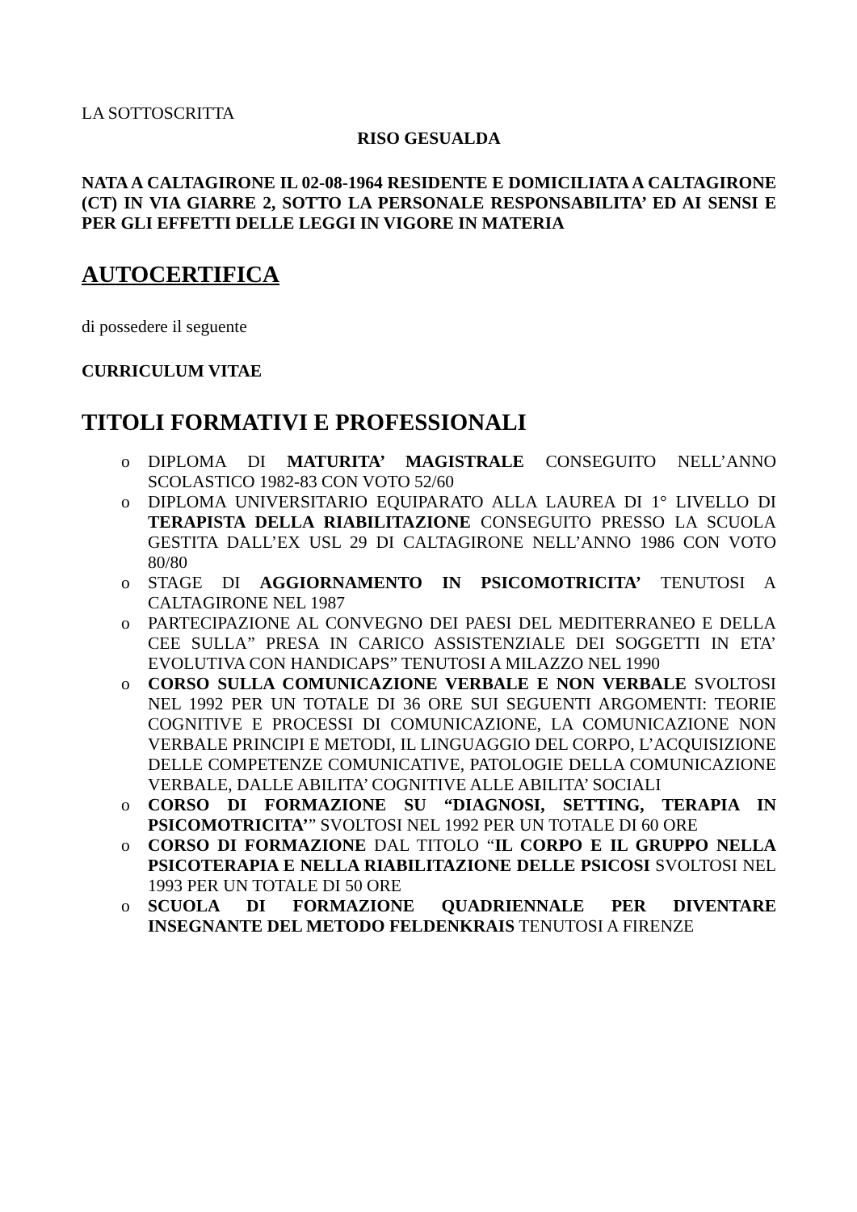LA SOTTOSCRITTA
RISO GESUALDA
NATA A CALTAGIRONE IL 02-08-1964 RESIDENTE E DOMICILIATA A CALTAGIRONE (CT) IN VIA GIARRE 2, SOTTO LA PERSONALE RESPONSABILITA’ ED AI SENSI E PER GLI EFFETTI DELLE LEGGI IN VIGORE IN MATERIA
AUTOCERTIFICA
di possedere il seguente
CURRICULUM VITAE
TITOLI FORMATIVI E PROFESSIONALI
o DIPLOMA DI MATURITA’ MAGISTRALE CONSEGUITO NELL’ANNO SCOLASTICO 1982-83 CON VOTO 52/60
o DIPLOMA UNIVERSITARIO EQUIPARATO ALLA LAUREA DI 1° LIVELLO DI TERAPISTA DELLA RIABILITAZIONE CONSEGUITO PRESSO LA SCUOLA GESTITA DALL’EX USL 29 DI CALTAGIRONE NELL’ANNO 1986 CON VOTO 80/80
o STAGE DI AGGIORNAMENTO IN PSICOMOTRICITA’ TENUTOSI A CALTAGIRONE NEL 1987
o PARTECIPAZIONE AL CONVEGNO DEI PAESI DEL MEDITERRANEO E DELLA CEE SULLA” PRESA IN CARICO ASSISTENZIALE DEI SOGGETTI IN ETA’ EVOLUTIVA CON HANDICAPS” TENUTOSI A MILAZZO NEL 1990
o CORSO SULLA COMUNICAZIONE VERBALE E NON VERBALE SVOLTOSI NEL 1992 PER UN TOTALE DI 36 ORE SUI SEGUENTI ARGOMENTI: TEORIE COGNITIVE E PROCESSI DI COMUNICAZIONE, LA COMUNICAZIONE NON VERBALE PRINCIPI E METODI, IL LINGUAGGIO DEL CORPO, L’ACQUISIZIONE DELLE COMPETENZE COMUNICATIVE, PATOLOGIE DELLA COMUNICAZIONE VERBALE, DALLE ABILITA’ COGNITIVE ALLE ABILITA’ SOCIALI
o CORSO DI FORMAZIONE SU “DIAGNOSI, SETTING, TERAPIA IN PSICOMOTRICITA’” SVOLTOSI NEL 1992 PER UN TOTALE DI 60 ORE
o CORSO DI FORMAZIONE DAL TITOLO “IL CORPO E IL GRUPPO NELLA PSICOTERAPIA E NELLA RIABILITAZIONE DELLE PSICOSI SVOLTOSI NEL 1993 PER UN TOTALE DI 50 ORE
o SCUOLA DI FORMAZIONE QUADRIENNALE PER DIVENTARE INSEGNANTE DEL METODO FELDENKRAIS TENUTOSI A FIRENZE